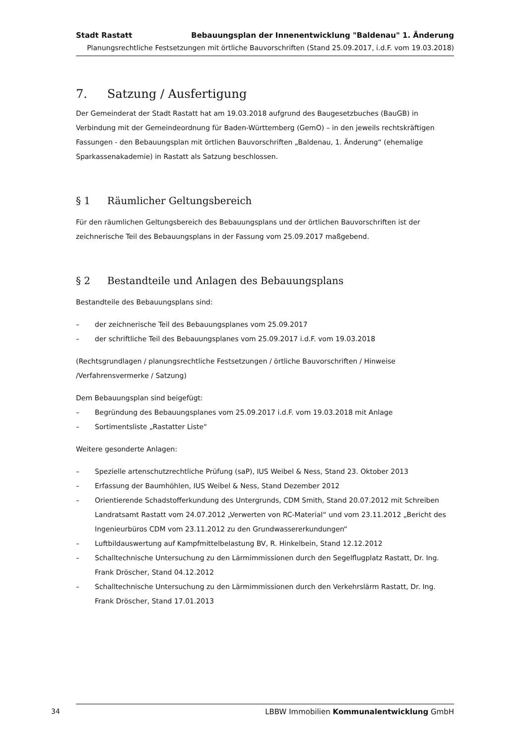Stadt Rastatt Bebauungsplan der Innenentwicklung "Baldenau" 1. Änderung
Planungsrechtliche Festsetzungen mit örtliche Bauvorschriften (Stand 25.09.2017, i.d.F. vom 19.03.2018)
7. Satzung / Ausfertigung
Der Gemeinderat der Stadt Rastatt hat am 19.03.2018 aufgrund des Baugesetzbuches (BauGB) in Verbindung mit der Gemeindeordnung für Baden-Württemberg (GemO) – in den jeweils rechtskräftigen Fassungen - den Bebauungsplan mit örtlichen Bauvorschriften „Baldenau, 1. Änderung“ (ehemalige Sparkassenakademie) in Rastatt als Satzung beschlossen.
§ 1 Räumlicher Geltungsbereich
Für den räumlichen Geltungsbereich des Bebauungsplans und der örtlichen Bauvorschriften ist der zeichnerische Teil des Bebauungsplans in der Fassung vom 25.09.2017 maßgebend.
§ 2 Bestandteile und Anlagen des Bebauungsplans
Bestandteile des Bebauungsplans sind:
– der zeichnerische Teil des Bebauungsplanes vom 25.09.2017
– der schriftliche Teil des Bebauungsplanes vom 25.09.2017 i.d.F. vom 19.03.2018
(Rechtsgrundlagen / planungsrechtliche Festsetzungen / örtliche Bauvorschriften / Hinweise /Verfahrensvermerke / Satzung)
Dem Bebauungsplan sind beigefügt:
– Begründung des Bebauungsplanes vom 25.09.2017 i.d.F. vom 19.03.2018 mit Anlage
– Sortimentsliste „Rastatter Liste“
Weitere gesonderte Anlagen:
– Spezielle artenschutzrechtliche Prüfung (saP), IUS Weibel & Ness, Stand 23. Oktober 2013
– Erfassung der Baumhöhlen, IUS Weibel & Ness, Stand Dezember 2012
– Orientierende Schadstofferkundung des Untergrunds, CDM Smith, Stand 20.07.2012 mit Schreiben Landratsamt Rastatt vom 24.07.2012 „Verwerten von RC-Material“ und vom 23.11.2012 „Bericht des Ingenieurbüros CDM vom 23.11.2012 zu den Grundwassererkundungen“
– Luftbildauswertung auf Kampfmittelbelastung BV, R. Hinkelbein, Stand 12.12.2012
– Schalltechnische Untersuchung zu den Lärmimmissionen durch den Segelflugplatz Rastatt, Dr. Ing. Frank Dröscher, Stand 04.12.2012
– Schalltechnische Untersuchung zu den Lärmimmissionen durch den Verkehrslärm Rastatt, Dr. Ing. Frank Dröscher, Stand 17.01.2013
34 LBBW Immobilien Kommunalentwicklung GmbH